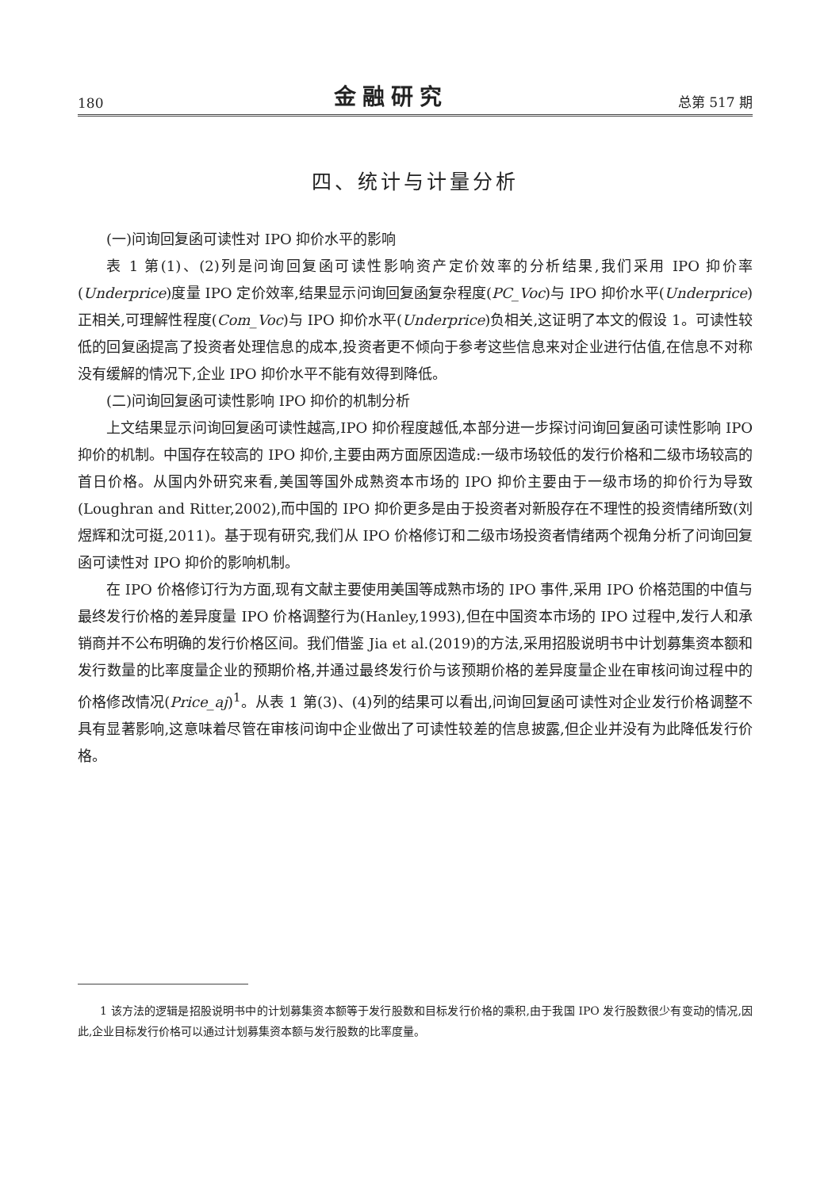180 金融研究 总第 517 期
四、统计与计量分析
(一)问询回复函可读性对 IPO 抑价水平的影响
表 1 第(1)、(2)列是问询回复函可读性影响资产定价效率的分析结果,我们采用 IPO 抑价率(Underprice)度量 IPO 定价效率,结果显示问询回复函复杂程度(PC_Voc)与 IPO 抑价水平(Underprice)正相关,可理解性程度(Com_Voc)与 IPO 抑价水平(Underprice)负相关,这证明了本文的假设 1。可读性较低的回复函提高了投资者处理信息的成本,投资者更不倾向于参考这些信息来对企业进行估值,在信息不对称没有缓解的情况下,企业 IPO 抑价水平不能有效得到降低。
(二)问询回复函可读性影响 IPO 抑价的机制分析
上文结果显示问询回复函可读性越高,IPO 抑价程度越低,本部分进一步探讨问询回复函可读性影响 IPO 抑价的机制。中国存在较高的 IPO 抑价,主要由两方面原因造成:一级市场较低的发行价格和二级市场较高的首日价格。从国内外研究来看,美国等国外成熟资本市场的 IPO 抑价主要由于一级市场的抑价行为导致(Loughran and Ritter,2002),而中国的 IPO 抑价更多是由于投资者对新股存在不理性的投资情绪所致(刘煜辉和沈可挺,2011)。基于现有研究,我们从 IPO 价格修订和二级市场投资者情绪两个视角分析了问询回复函可读性对 IPO 抑价的影响机制。
在 IPO 价格修订行为方面,现有文献主要使用美国等成熟市场的 IPO 事件,采用 IPO 价格范围的中值与最终发行价格的差异度量 IPO 价格调整行为(Hanley,1993),但在中国资本市场的 IPO 过程中,发行人和承销商并不公布明确的发行价格区间。我们借鉴 Jia et al.(2019)的方法,采用招股说明书中计划募集资本额和发行数量的比率度量企业的预期价格,并通过最终发行价与该预期价格的差异度量企业在审核问询过程中的价格修改情况(Price_aj)<sup>1</sup>。从表 1 第(3)、(4)列的结果可以看出,问询回复函可读性对企业发行价格调整不具有显著影响,这意味着尽管在审核问询中企业做出了可读性较差的信息披露,但企业并没有为此降低发行价格。
1 该方法的逻辑是招股说明书中的计划募集资本额等于发行股数和目标发行价格的乘积,由于我国 IPO 发行股数很少有变动的情况,因此,企业目标发行价格可以通过计划募集资本额与发行股数的比率度量。